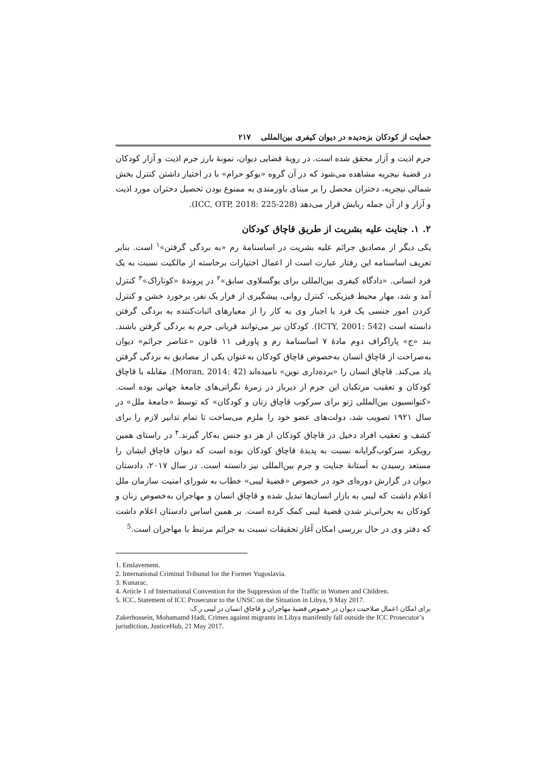حمایت از کودکان بزه‌دیده در دیوان کیفری بین‌المللی ۲۱۷
جرم اذیت و آزار محقق شده است. در رویهٔ قضایی دیوان، نمونهٔ بارز جرم اذیت و آزار کودکان در قضیهٔ نیجریه مشاهده می‌شود که در آن گروه «بوکو حرام» با در اختیار داشتن کنترل بخش شمالی نیجریه، دختران محصل را بر مبنای باورمندی به ممنوع بودن تحصیل دختران مورد اذیت و آزار و از آن جمله ربایش قرار می‌دهد (ICC, OTP, 2018: 225-228).
۲. ۱. جنایت علیه بشریت از طریق قاچاق کودکان
یکی دیگر از مصادیق جرائم علیه بشریت در اساسنامهٔ رم «به بردگی گرفتن»<sup>۱</sup> است. بنابر تعریف اساسنامه این رفتار عبارت است از اعمال اختیارات برخاسته از مالکیت نسبت به یک فرد انسانی. «دادگاه کیفری بین‌المللی برای یوگسلاوی سابق»<sup>۲</sup> در پروندهٔ «کوناراک»<sup>۳</sup> کنترل آمد و شد، مهار محیط فیزیکی، کنترل روانی، پیشگیری از فرار یک نفر، برخورد خشن و کنترل کردن امور جنسی یک فرد یا اجبار وی به کار را از معیارهای اثبات‌کننده به بردگی گرفتن دانسته است (ICTY, 2001: 542). کودکان نیز می‌توانند قربانی جرم به بردگی گرفتن باشند. بند «ج» پاراگراف دوم مادهٔ ۷ اساسنامهٔ رم و پاورقی ۱۱ قانون «عناصر جرائم» دیوان به‌صراحت از قاچاق انسان به‌خصوص قاچاق کودکان به‌عنوان یکی از مصادیق به بردگی گرفتن یاد می‌کند. قاچاق انسان را «برده‌داری نوین» نامیده‌اند (Moran, 2014: 42). مقابله با قاچاق کودکان و تعقیب مرتکبان این جرم از دیرباز در زمرهٔ نگرانی‌های جامعهٔ جهانی بوده است. «کنوانسیون بین‌المللی ژنو برای سرکوب قاچاق زنان و کودکان» که توسط «جامعهٔ ملل» در سال ۱۹۲۱ تصویب شد، دولت‌های عضو خود را ملزم می‌ساخت تا تمام تدابیر لازم را برای کشف و تعقیب افراد دخیل در قاچاق کودکان از هر دو جنس به‌کار گیرند.<sup>۴</sup> در راستای همین رویکرد سرکوب‌گرایانه نسبت به پدیدهٔ قاچاق کودکان بوده است که دیوان قاچاق ایشان را مستعد رسیدن به آستانهٔ جنایت و جرم بین‌المللی نیز دانسته است. در سال ۲۰۱۷، دادستان دیوان در گزارش دوره‌ای خود در خصوص «قضیهٔ لیبی» خطاب به شورای امنیت سازمان ملل اعلام داشت که لیبی به بازار انسان‌ها تبدیل شده و قاچاق انسان و مهاجران به‌خصوص زنان و کودکان به بحرانی‌تر شدن قضیهٔ لیبی کمک کرده است. بر همین اساس دادستان اعلام داشت که دفتر وی در حال بررسی امکان آغاز تحقیقات نسبت به جرائم مرتبط با مهاجران است.<sup>5</sup>
1. Enslavement.
2. International Criminal Tribunal for the Former Yugoslavia.
3. Kunarac.
4. Article 1 of International Convention for the Suppression of the Traffic in Women and Children.
5. ICC, Statement of ICC Prosecutor to the UNSC on the Situation in Libya, 9 May 2017.
برای امکان اعمال صلاحیت دیوان در خصوص قضیهٔ مهاجران و قاچاق انسان در لیبی ر.ک:
Zakerhossein, Mohamamd Hadi, Crimes against migrants in Libya manifestly fall outside the ICC Prosecutor’s jurisdiction, JusticeHub, 21 May 2017.